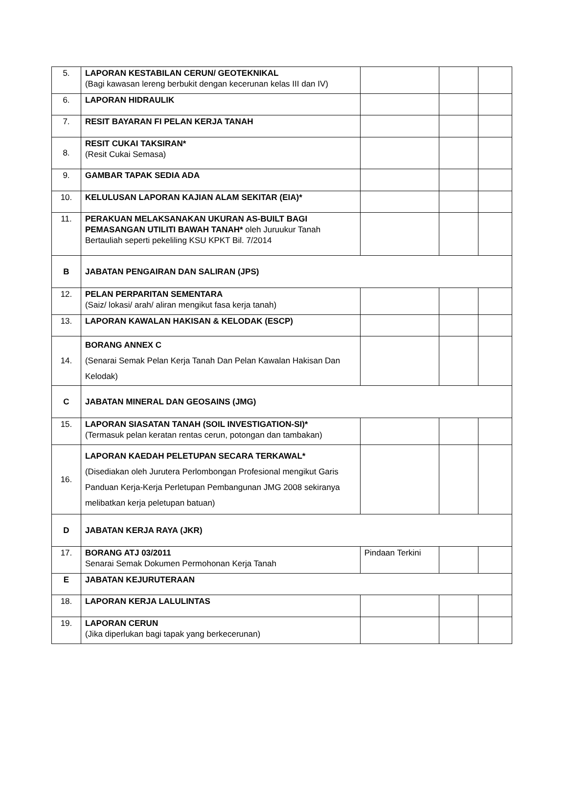| 5. | LAPORAN KESTABILAN CERUN/ GEOTEKNIKAL (Bagi kawasan lereng berbukit dengan kecerunan kelas III dan IV) | | | |
| 6. | LAPORAN HIDRAULIK | | | |
| 7. | RESIT BAYARAN FI PELAN KERJA TANAH | | | |
| 8. | RESIT CUKAI TAKSIRAN* (Resit Cukai Semasa) | | | |
| 9. | GAMBAR TAPAK SEDIA ADA | | | |
| 10. | KELULUSAN LAPORAN KAJIAN ALAM SEKITAR (EIA)* | | | |
| 11. | PERAKUAN MELAKSANAKAN UKURAN AS-BUILT BAGI PEMASANGAN UTILITI BAWAH TANAH* oleh Juruukur Tanah Bertauliah seperti pekeliling KSU KPKT Bil. 7/2014 | | | |
| B | JABATAN PENGAIRAN DAN SALIRAN (JPS) | | | |
| 12. | PELAN PERPARITAN SEMENTARA (Saiz/ lokasi/ arah/ aliran mengikut fasa kerja tanah) | | | |
| 13. | LAPORAN KAWALAN HAKISAN & KELODAK (ESCP) | | | |
| 14. | BORANG ANNEX C (Senarai Semak Pelan Kerja Tanah Dan Pelan Kawalan Hakisan Dan Kelodak) | | | |
| C | JABATAN MINERAL DAN GEOSAINS (JMG) | | | |
| 15. | LAPORAN SIASATAN TANAH (SOIL INVESTIGATION-SI)* (Termasuk pelan keratan rentas cerun, potongan dan tambakan) | | | |
| 16. | LAPORAN KAEDAH PELETUPAN SECARA TERKAWAL* (Disediakan oleh Jurutera Perlombongan Profesional mengikut Garis Panduan Kerja-Kerja Perletupan Pembangunan JMG 2008 sekiranya melibatkan kerja peletupan batuan) | | | |
| D | JABATAN KERJA RAYA (JKR) | | | |
| 17. | BORANG ATJ 03/2011 Senarai Semak Dokumen Permohonan Kerja Tanah | Pindaan Terkini | | |
| E | JABATAN KEJURUTERAAN | | | |
| 18. | LAPORAN KERJA LALULINTAS | | | |
| 19. | LAPORAN CERUN (Jika diperlukan bagi tapak yang berkecerunan) | | | |